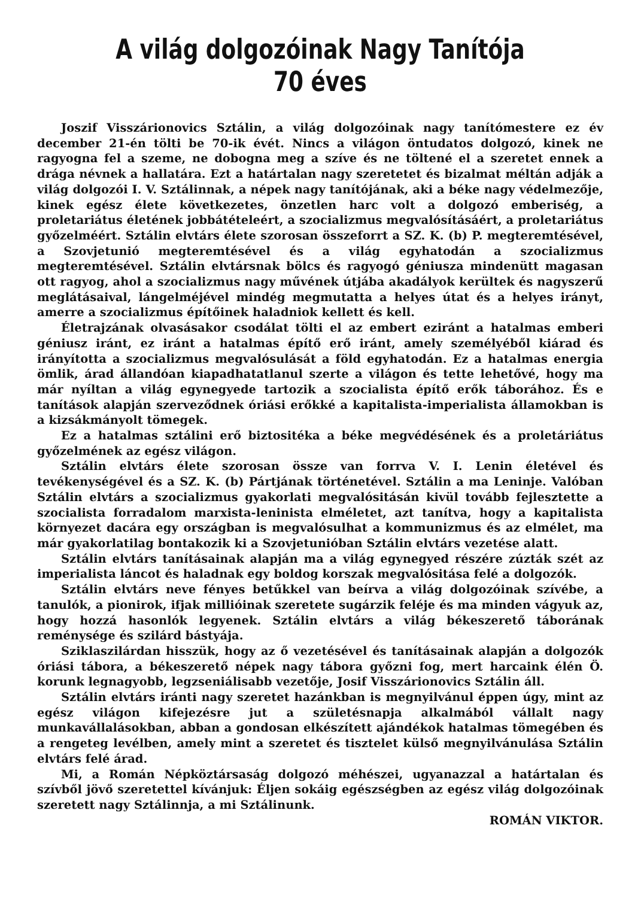A világ dolgozóinak Nagy Tanítója 70 éves
Joszif Visszárionovics Sztálin, a világ dolgozóinak nagy tanítómestere ez év december 21-én tölti be 70-ik évét. Nincs a világon öntudatos dolgozó, kinek ne ragyogna fel a szeme, ne dobogna meg a szíve és ne töltené el a szeretet ennek a drága névnek a hallatára. Ezt a határtalan nagy szeretetet és bizalmat méltán adják a világ dolgozói I. V. Sztálinnak, a népek nagy tanítójának, aki a béke nagy védelmezője, kinek egész élete következetes, önzetlen harc volt a dolgozó emberiség, a proletariátus életének jobbátételeért, a szocializmus megvalósításáért, a proletariátus győzelméért. Sztálin elvtárs élete szorosan összeforrt a SZ. K. (b) P. megteremtésével, a Szovjetunió megteremtésével és a világ egyhatodán a szocializmus megteremtésével. Sztálin elvtársnak bölcs és ragyogó géniusza mindenütt magasan ott ragyog, ahol a szocializmus nagy művének útjába akadályok kerültek és nagyszerű meglátásaival, lángelméjével mindég megmutatta a helyes útat és a helyes irányt, amerre a szocializmus építőinek haladniok kellett és kell.
Életrajzának olvasásakor csodálat tölti el az embert eziránt a hatalmas emberi géniusz iránt, ez iránt a hatalmas építő erő iránt, amely személyéből kiárad és irányította a szocializmus megvalósulását a föld egyhatodán. Ez a hatalmas energia ömlik, árad állandóan kiapadhatatlanul szerte a világon és tette lehetővé, hogy ma már nyíltan a világ egynegyede tartozik a szocialista építő erők táborához. És e tanítások alapján szerveződnek óriási erőkké a kapitalista-imperialista államokban is a kizsákmányolt tömegek.
Ez a hatalmas sztálini erő biztositéka a béke megvédésének és a proletáriátus győzelmének az egész világon.
Sztálin elvtárs élete szorosan össze van forrva V. I. Lenin életével és tevékenységével és a SZ. K. (b) Pártjának történetével. Sztálin a ma Leninje. Valóban Sztálin elvtárs a szocializmus gyakorlati megvalósitásán kivül tovább fejlesztette a szocialista forradalom marxista-leninista elméletet, azt tanítva, hogy a kapitalista környezet dacára egy országban is megvalósulhat a kommunizmus és az elmélet, ma már gyakorlatilag bontakozik ki a Szovjetunióban Sztálin elvtárs vezetése alatt.
Sztálin elvtárs tanításainak alapján ma a világ egynegyed részére zúzták szét az imperialista láncot és haladnak egy boldog korszak megvalósitása felé a dolgozók.
Sztálin elvtárs neve fényes betűkkel van beírva a világ dolgozóinak szívébe, a tanulók, a pionirok, ifjak millióinak szeretete sugárzik feléje és ma minden vágyuk az, hogy hozzá hasonlók legyenek. Sztálin elvtárs a világ békeszerető táborának reménysége és szilárd bástyája.
Sziklaszilárdan hisszük, hogy az ő vezetésével és tanításainak alapján a dolgozók óriási tábora, a békeszerető népek nagy tábora győzni fog, mert harcaink élén Ö. korunk legnagyobb, legzseniálisabb vezetője, Josif Visszárionovics Sztálin áll.
Sztálin elvtárs iránti nagy szeretet hazánkban is megnyilvánul éppen úgy, mint az egész világon kifejezésre jut a születésnapja alkalmából vállalt nagy munkavállalásokban, abban a gondosan elkészített ajándékok hatalmas tömegében és a rengeteg levélben, amely mint a szeretet és tisztelet külső megnyilvánulása Sztálin elvtárs felé árad.
Mi, a Román Népköztársaság dolgozó méhészei, ugyanazzal a határtalan és szívből jövő szeretettel kívánjuk: Éljen sokáig egészségben az egész világ dolgozóinak szeretett nagy Sztálinnja, a mi Sztálinunk.
ROMÁN VIKTOR.